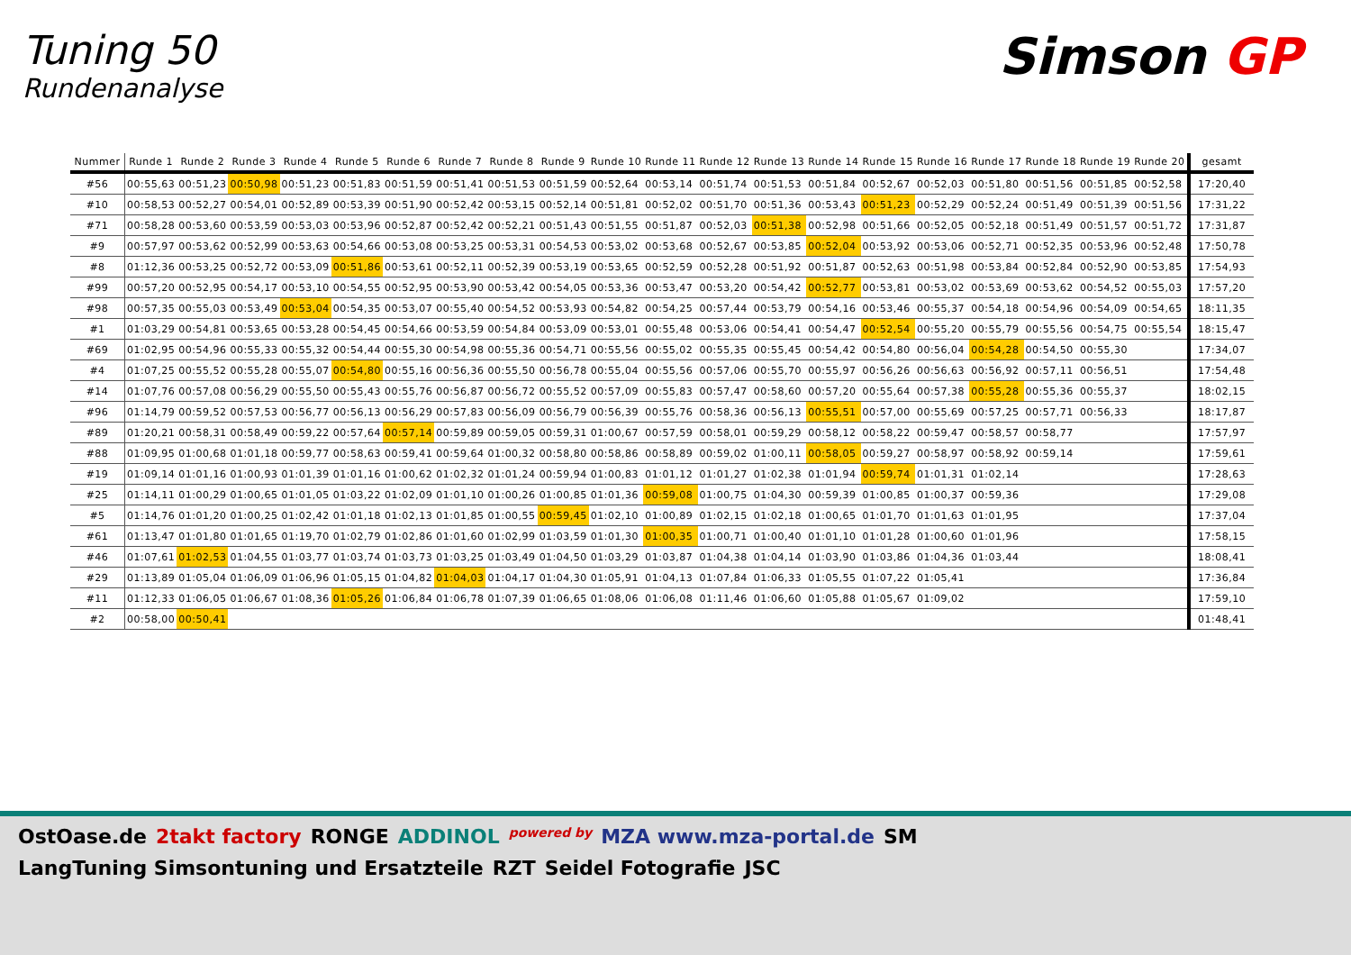Tuning 50
Rundenanalyse
Simson GP
| Nummer | Runde 1 | Runde 2 | Runde 3 | Runde 4 | Runde 5 | Runde 6 | Runde 7 | Runde 8 | Runde 9 | Runde 10 | Runde 11 | Runde 12 | Runde 13 | Runde 14 | Runde 15 | Runde 16 | Runde 17 | Runde 18 | Runde 19 | Runde 20 | gesamt |
| --- | --- | --- | --- | --- | --- | --- | --- | --- | --- | --- | --- | --- | --- | --- | --- | --- | --- | --- | --- | --- | --- |
| #56 | 00:55,63 | 00:51,23 | 00:50,98 | 00:51,23 | 00:51,83 | 00:51,59 | 00:51,41 | 00:51,53 | 00:51,59 | 00:52,64 | 00:53,14 | 00:51,74 | 00:51,53 | 00:51,84 | 00:52,67 | 00:52,03 | 00:51,80 | 00:51,56 | 00:51,85 | 00:52,58 | 17:20,40 |
| #10 | 00:58,53 | 00:52,27 | 00:54,01 | 00:52,89 | 00:53,39 | 00:51,90 | 00:52,42 | 00:53,15 | 00:52,14 | 00:51,81 | 00:52,02 | 00:51,70 | 00:51,36 | 00:53,43 | 00:51,23 | 00:52,29 | 00:52,24 | 00:51,49 | 00:51,39 | 00:51,56 | 17:31,22 |
| #71 | 00:58,28 | 00:53,60 | 00:53,59 | 00:53,03 | 00:53,96 | 00:52,87 | 00:52,42 | 00:52,21 | 00:51,43 | 00:51,55 | 00:51,87 | 00:52,03 | 00:51,38 | 00:52,98 | 00:51,66 | 00:52,05 | 00:52,18 | 00:51,49 | 00:51,57 | 00:51,72 | 17:31,87 |
| #9 | 00:57,97 | 00:53,62 | 00:52,99 | 00:53,63 | 00:54,66 | 00:53,08 | 00:53,25 | 00:53,31 | 00:54,53 | 00:53,02 | 00:53,68 | 00:52,67 | 00:53,85 | 00:52,04 | 00:53,92 | 00:53,06 | 00:52,71 | 00:52,35 | 00:53,96 | 00:52,48 | 17:50,78 |
| #8 | 01:12,36 | 00:53,25 | 00:52,72 | 00:53,09 | 00:51,86 | 00:53,61 | 00:52,11 | 00:52,39 | 00:53,19 | 00:53,65 | 00:52,59 | 00:52,28 | 00:51,92 | 00:51,87 | 00:52,63 | 00:51,98 | 00:53,84 | 00:52,84 | 00:52,90 | 00:53,85 | 17:54,93 |
| #99 | 00:57,20 | 00:52,95 | 00:54,17 | 00:53,10 | 00:54,55 | 00:52,95 | 00:53,90 | 00:53,42 | 00:54,05 | 00:53,36 | 00:53,47 | 00:53,20 | 00:54,42 | 00:52,77 | 00:53,81 | 00:53,02 | 00:53,69 | 00:53,62 | 00:54,52 | 00:55,03 | 17:57,20 |
| #98 | 00:57,35 | 00:55,03 | 00:53,49 | 00:53,04 | 00:54,35 | 00:53,07 | 00:55,40 | 00:54,52 | 00:53,93 | 00:54,82 | 00:54,25 | 00:57,44 | 00:53,79 | 00:54,16 | 00:53,46 | 00:55,37 | 00:54,18 | 00:54,96 | 00:54,09 | 00:54,65 | 18:11,35 |
| #1 | 01:03,29 | 00:54,81 | 00:53,65 | 00:53,28 | 00:54,45 | 00:54,66 | 00:53,59 | 00:54,84 | 00:53,09 | 00:53,01 | 00:55,48 | 00:53,06 | 00:54,41 | 00:54,47 | 00:52,54 | 00:55,20 | 00:55,79 | 00:55,56 | 00:54,75 | 00:55,54 | 18:15,47 |
| #69 | 01:02,95 | 00:54,96 | 00:55,33 | 00:55,32 | 00:54,44 | 00:55,30 | 00:54,98 | 00:55,36 | 00:54,71 | 00:55,56 | 00:55,02 | 00:55,35 | 00:55,45 | 00:54,42 | 00:54,80 | 00:56,04 | 00:54,28 | 00:54,50 | 00:55,30 | | 17:34,07 |
| #4 | 01:07,25 | 00:55,52 | 00:55,28 | 00:55,07 | 00:54,80 | 00:55,16 | 00:56,36 | 00:55,50 | 00:56,78 | 00:55,04 | 00:55,56 | 00:57,06 | 00:55,70 | 00:55,97 | 00:56,26 | 00:56,63 | 00:56,92 | 00:57,11 | 00:56,51 | | 17:54,48 |
| #14 | 01:07,76 | 00:57,08 | 00:56,29 | 00:55,50 | 00:55,43 | 00:55,76 | 00:56,87 | 00:56,72 | 00:55,52 | 00:57,09 | 00:55,83 | 00:57,47 | 00:58,60 | 00:57,20 | 00:55,64 | 00:57,38 | 00:55,28 | 00:55,36 | 00:55,37 | | 18:02,15 |
| #96 | 01:14,79 | 00:59,52 | 00:57,53 | 00:56,77 | 00:56,13 | 00:56,29 | 00:57,83 | 00:56,09 | 00:56,79 | 00:56,39 | 00:55,76 | 00:58,36 | 00:56,13 | 00:55,51 | 00:57,00 | 00:55,69 | 00:57,25 | 00:57,71 | 00:56,33 | | 18:17,87 |
| #89 | 01:20,21 | 00:58,31 | 00:58,49 | 00:59,22 | 00:57,64 | 00:57,14 | 00:59,89 | 00:59,05 | 00:59,31 | 01:00,67 | 00:57,59 | 00:58,01 | 00:59,29 | 00:58,12 | 00:58,22 | 00:59,47 | 00:58,57 | 00:58,77 | | | 17:57,97 |
| #88 | 01:09,95 | 01:00,68 | 01:01,18 | 00:59,77 | 00:58,63 | 00:59,41 | 00:59,64 | 01:00,32 | 00:58,80 | 00:58,86 | 00:58,89 | 00:59,02 | 01:00,11 | 00:58,05 | 00:59,27 | 00:58,97 | 00:58,92 | 00:59,14 | | | 17:59,61 |
| #19 | 01:09,14 | 01:01,16 | 01:00,93 | 01:01,39 | 01:01,16 | 01:00,62 | 01:02,32 | 01:01,24 | 00:59,94 | 01:00,83 | 01:01,12 | 01:01,27 | 01:02,38 | 01:01,94 | 00:59,74 | 01:01,31 | 01:02,14 | | | | 17:28,63 |
| #25 | 01:14,11 | 01:00,29 | 01:00,65 | 01:01,05 | 01:03,22 | 01:02,09 | 01:01,10 | 01:00,26 | 01:00,85 | 01:01,36 | 00:59,08 | 01:00,75 | 01:04,30 | 00:59,39 | 01:00,85 | 01:00,37 | 00:59,36 | | | | 17:29,08 |
| #5 | 01:14,76 | 01:01,20 | 01:00,25 | 01:02,42 | 01:01,18 | 01:02,13 | 01:01,85 | 01:00,55 | 00:59,45 | 01:02,10 | 01:00,89 | 01:02,15 | 01:02,18 | 01:00,65 | 01:01,70 | 01:01,63 | 01:01,95 | | | | 17:37,04 |
| #61 | 01:13,47 | 01:01,80 | 01:01,65 | 01:19,70 | 01:02,79 | 01:02,86 | 01:01,60 | 01:02,99 | 01:03,59 | 01:01,30 | 01:00,35 | 01:00,71 | 01:00,40 | 01:01,10 | 01:01,28 | 01:00,60 | 01:01,96 | | | | 17:58,15 |
| #46 | 01:07,61 | 01:02,53 | 01:04,55 | 01:03,77 | 01:03,74 | 01:03,73 | 01:03,25 | 01:03,49 | 01:04,50 | 01:03,29 | 01:03,87 | 01:04,38 | 01:04,14 | 01:03,90 | 01:03,86 | 01:04,36 | 01:03,44 | | | | 18:08,41 |
| #29 | 01:13,89 | 01:05,04 | 01:06,09 | 01:06,96 | 01:05,15 | 01:04,82 | 01:04,03 | 01:04,17 | 01:04,30 | 01:05,91 | 01:04,13 | 01:07,84 | 01:06,33 | 01:05,55 | 01:07,22 | 01:05,41 | | | | | 17:36,84 |
| #11 | 01:12,33 | 01:06,05 | 01:06,67 | 01:08,36 | 01:05,26 | 01:06,84 | 01:06,78 | 01:07,39 | 01:06,65 | 01:08,06 | 01:06,08 | 01:11,46 | 01:06,60 | 01:05,88 | 01:05,67 | 01:09,02 | | | | | 17:59,10 |
| #2 | 00:58,00 | 00:50,41 | | | | | | | | | | | | | | | | | | | 01:48,41 |
OstOase.de 2takt factory RONGE ADDINOL powered by MZA www.mza-portal.de SM LangTuning Simsontuning und Ersatzteile RZT Seidel Fotografie JSC